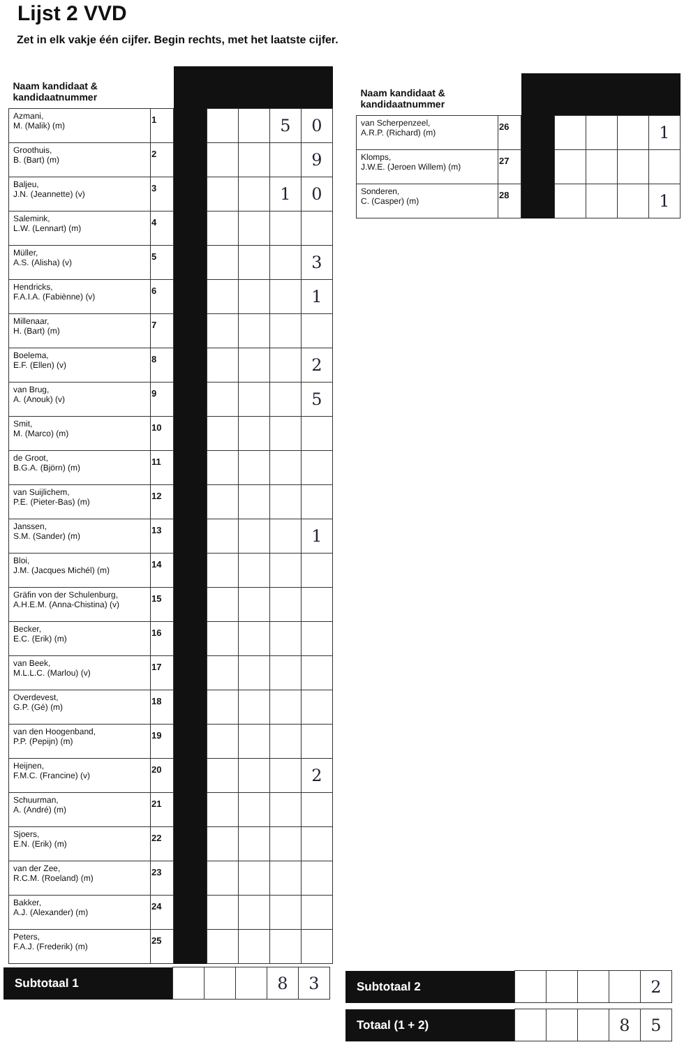Lijst 2 VVD
Zet in elk vakje één cijfer. Begin rechts, met het laatste cijfer.
| Naam kandidaat & kandidaatnummer | | | | | | |
| Azmani, M. (Malik) (m) | 1 | | | | 5 | 0 |
| Groothuis, B. (Bart) (m) | 2 | | | | | 9 |
| Baljeu, J.N. (Jeannette) (v) | 3 | | | | 1 | 0 |
| Salemink, L.W. (Lennart) (m) | 4 | | | | | |
| Müller, A.S. (Alisha) (v) | 5 | | | | | 3 |
| Hendricks, F.A.I.A. (Fabiènne) (v) | 6 | | | | | 1 |
| Millenaar, H. (Bart) (m) | 7 | | | | | |
| Boelema, E.F. (Ellen) (v) | 8 | | | | | 2 |
| van Brug, A. (Anouk) (v) | 9 | | | | | 5 |
| Smit, M. (Marco) (m) | 10 | | | | | |
| de Groot, B.G.A. (Björn) (m) | 11 | | | | | |
| van Suijlichem, P.E. (Pieter-Bas) (m) | 12 | | | | | |
| Janssen, S.M. (Sander) (m) | 13 | | | | | 1 |
| Bloi, J.M. (Jacques Michél) (m) | 14 | | | | | |
| Gräfin von der Schulenburg, A.H.E.M. (Anna-Chistina) (v) | 15 | | | | | |
| Becker, E.C. (Erik) (m) | 16 | | | | | |
| van Beek, M.L.L.C. (Marlou) (v) | 17 | | | | | |
| Overdevest, G.P. (Gé) (m) | 18 | | | | | |
| van den Hoogenband, P.P. (Pepijn) (m) | 19 | | | | | |
| Heijnen, F.M.C. (Francine) (v) | 20 | | | | | 2 |
| Schuurman, A. (André) (m) | 21 | | | | | |
| Sjoers, E.N. (Erik) (m) | 22 | | | | | |
| van der Zee, R.C.M. (Roeland) (m) | 23 | | | | | |
| Bakker, A.J. (Alexander) (m) | 24 | | | | | |
| Peters, F.A.J. (Frederik) (m) | 25 | | | | | |
| Naam kandidaat & kandidaatnummer | | | | | | |
| van Scherpenzeel, A.R.P. (Richard) (m) | 26 | | | | | 1 |
| Klomps, J.W.E. (Jeroen Willem) (m) | 27 | | | | | |
| Sonderen, C. (Casper) (m) | 28 | | | | | 1 |
| Subtotaal 1 | | | | 8 | 3 |
| Subtotaal 2 | | | | | 2 |
| Totaal (1 + 2) | | | | 8 | 5 |